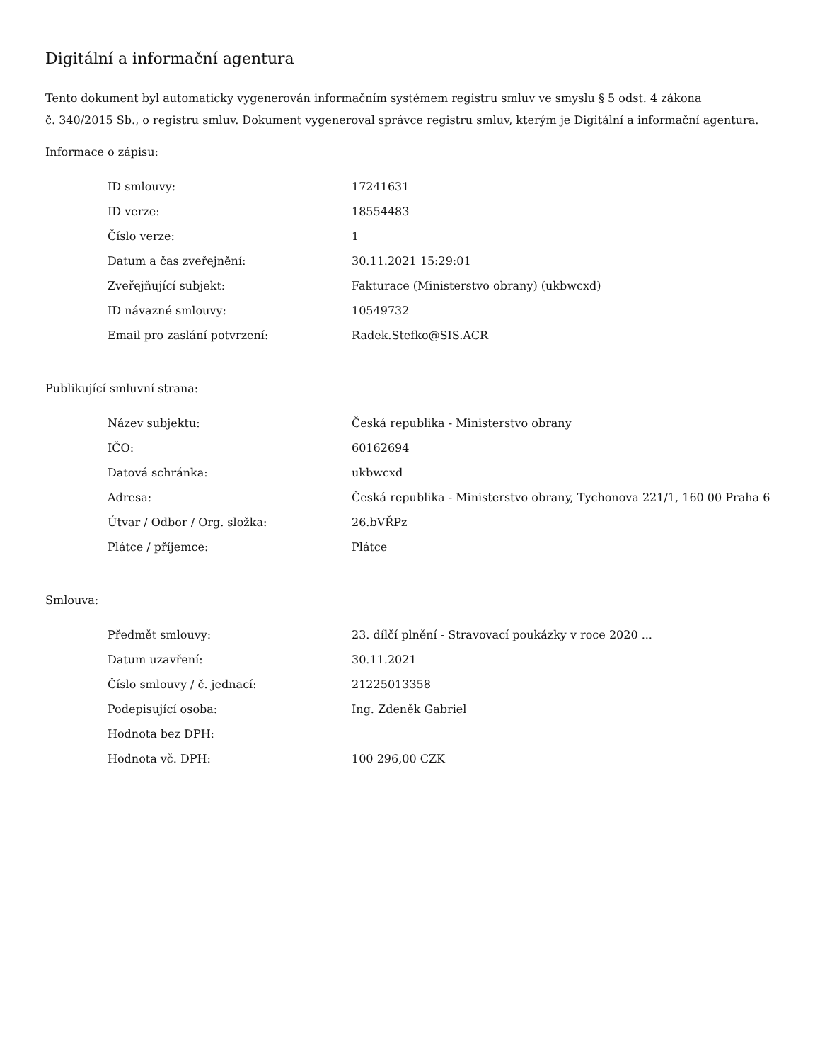Digitální a informační agentura
Tento dokument byl automaticky vygenerován informačním systémem registru smluv ve smyslu § 5 odst. 4 zákona
č. 340/2015 Sb., o registru smluv. Dokument vygeneroval správce registru smluv, kterým je Digitální a informační agentura.
Informace o zápisu:
| ID smlouvy: | 17241631 |
| ID verze: | 18554483 |
| Číslo verze: | 1 |
| Datum a čas zveřejnění: | 30.11.2021 15:29:01 |
| Zveřejňující subjekt: | Fakturace (Ministerstvo obrany) (ukbwcxd) |
| ID návazné smlouvy: | 10549732 |
| Email pro zaslání potvrzení: | Radek.Stefko@SIS.ACR |
Publikující smluvní strana:
| Název subjektu: | Česká republika - Ministerstvo obrany |
| IČO: | 60162694 |
| Datová schránka: | ukbwcxd |
| Adresa: | Česká republika - Ministerstvo obrany, Tychonova 221/1, 160 00 Praha 6 |
| Útvar / Odbor / Org. složka: | 26.bVŘPz |
| Plátce / příjemce: | Plátce |
Smlouva:
| Předmět smlouvy: | 23. dílčí plnění - Stravovací poukázky v roce 2020 ... |
| Datum uzavření: | 30.11.2021 |
| Číslo smlouvy / č. jednací: | 21225013358 |
| Podepisující osoba: | Ing. Zdeněk Gabriel |
| Hodnota bez DPH: | |
| Hodnota vč. DPH: | 100 296,00 CZK |